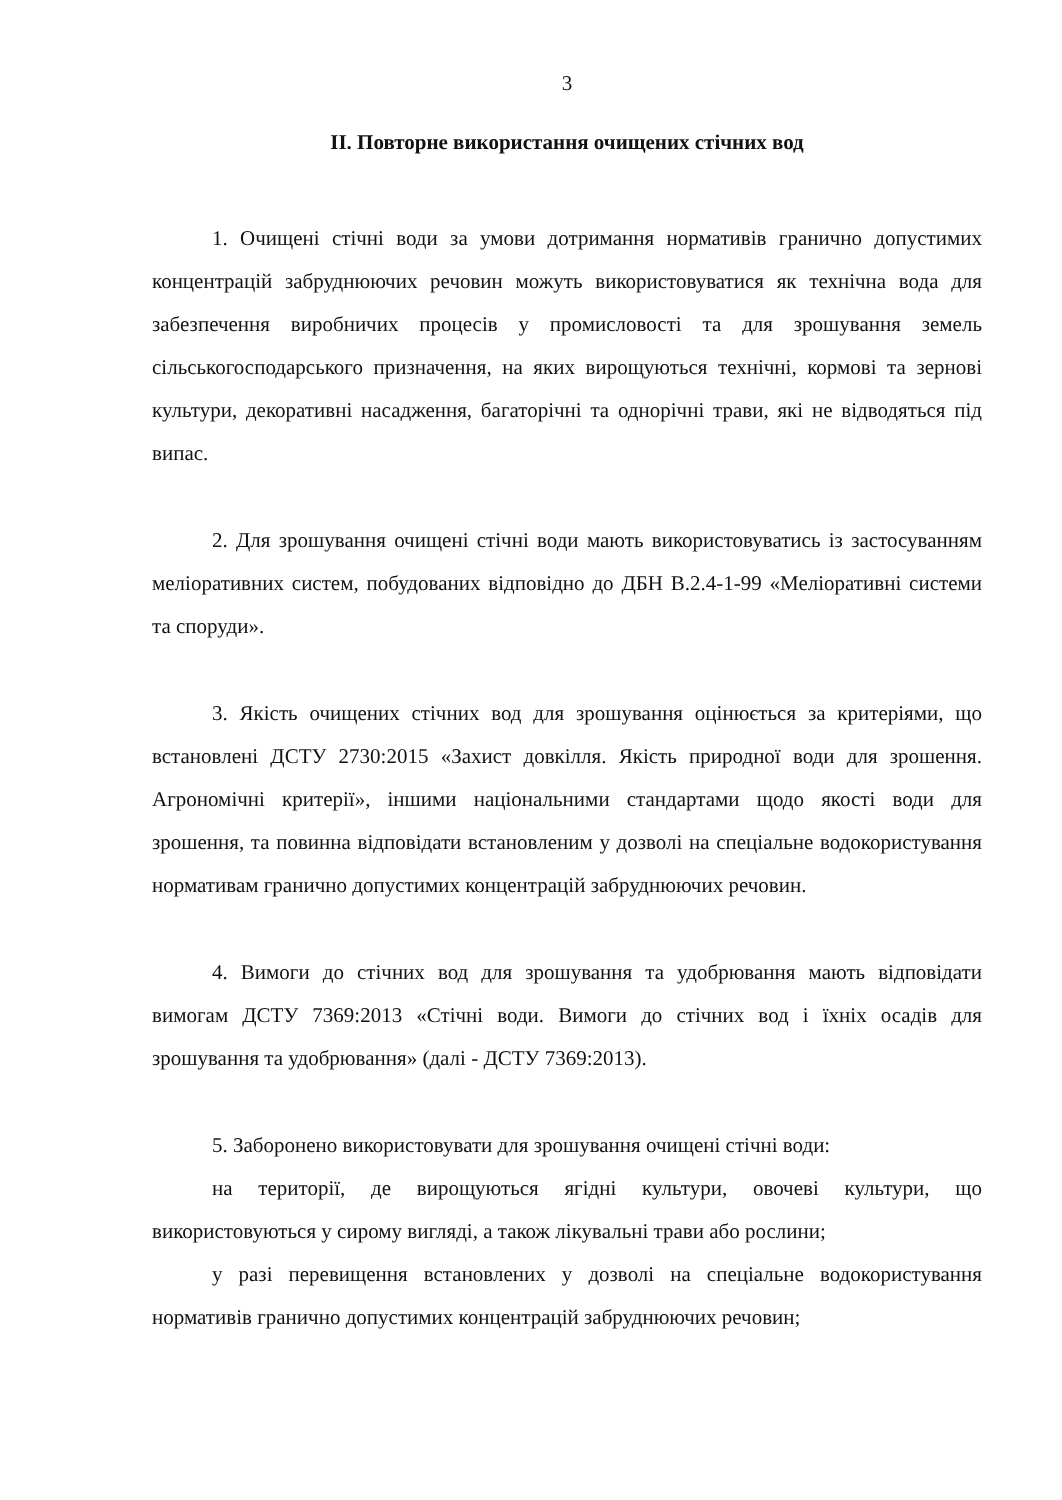3
ІІ. Повторне використання очищених стічних вод
1. Очищені стічні води за умови дотримання нормативів гранично допустимих концентрацій забруднюючих речовин можуть використовуватися як технічна вода для забезпечення виробничих процесів у промисловості та для зрошування земель сільськогосподарського призначення, на яких вирощуються технічні, кормові та зернові культури, декоративні насадження, багаторічні та однорічні трави, які не відводяться під випас.
2. Для зрошування очищені стічні води мають використовуватись із застосуванням меліоративних систем, побудованих відповідно до ДБН В.2.4-1-99 «Меліоративні системи та споруди».
3. Якість очищених стічних вод для зрошування оцінюється за критеріями, що встановлені ДСТУ 2730:2015 «Захист довкілля. Якість природної води для зрошення. Агрономічні критерії», іншими національними стандартами щодо якості води для зрошення, та повинна відповідати встановленим у дозволі на спеціальне водокористування нормативам гранично допустимих концентрацій забруднюючих речовин.
4. Вимоги до стічних вод для зрошування та удобрювання мають відповідати вимогам ДСТУ 7369:2013 «Стічні води. Вимоги до стічних вод і їхніх осадів для зрошування та удобрювання» (далі - ДСТУ 7369:2013).
5. Заборонено використовувати для зрошування очищені стічні води:
на території, де вирощуються ягідні культури, овочеві культури, що використовуються у сирому вигляді, а також лікувальні трави або рослини;
у разі перевищення встановлених у дозволі на спеціальне водокористування нормативів гранично допустимих концентрацій забруднюючих речовин;